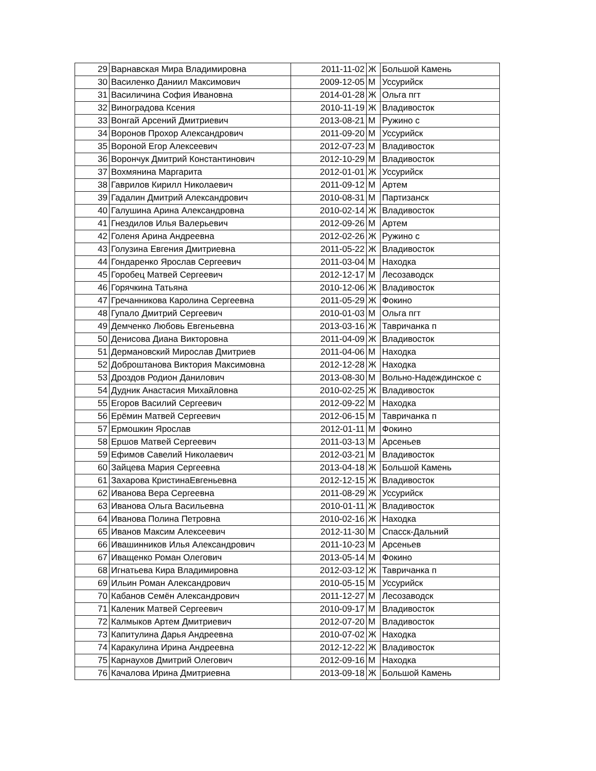| 29 | Варнавская Мира Владимировна | 2011-11-02 | Ж | Большой Камень |
| 30 | Василенко Даниил Максимович | 2009-12-05 | М | Уссурийск |
| 31 | Василичина София Ивановна | 2014-01-28 | Ж | Ольга пгт |
| 32 | Виноградова Ксения | 2010-11-19 | Ж | Владивосток |
| 33 | Вонгай Арсений Дмитриевич | 2013-08-21 | М | Ружино с |
| 34 | Воронов Прохор Александрович | 2011-09-20 | М | Уссурийск |
| 35 | Вороной Егор Алексеевич | 2012-07-23 | М | Владивосток |
| 36 | Ворончук Дмитрий Константинович | 2012-10-29 | М | Владивосток |
| 37 | Вохмянина Маргарита | 2012-01-01 | Ж | Уссурийск |
| 38 | Гаврилов Кирилл Николаевич | 2011-09-12 | М | Артем |
| 39 | Гадалин Дмитрий Александрович | 2010-08-31 | М | Партизанск |
| 40 | Галушина Арина Александровна | 2010-02-14 | Ж | Владивосток |
| 41 | Гнездилов Илья Валерьевич | 2012-09-26 | М | Артем |
| 42 | Голеня Арина Андреевна | 2012-02-26 | Ж | Ружино с |
| 43 | Голузина Евгения Дмитриевна | 2011-05-22 | Ж | Владивосток |
| 44 | Гондаренко Ярослав Сергеевич | 2011-03-04 | М | Находка |
| 45 | Горобец Матвей Сергеевич | 2012-12-17 | М | Лесозаводск |
| 46 | Горячкина Татьяна | 2010-12-06 | Ж | Владивосток |
| 47 | Гречанникова Каролина Сергеевна | 2011-05-29 | Ж | Фокино |
| 48 | Гупало Дмитрий Сергеевич | 2010-01-03 | М | Ольга пгт |
| 49 | Демченко Любовь Евгеньевна | 2013-03-16 | Ж | Тавричанка п |
| 50 | Денисова Диана Викторовна | 2011-04-09 | Ж | Владивосток |
| 51 | Дермановский Мирослав Дмитриев | 2011-04-06 | М | Находка |
| 52 | Доброштанова Виктория Максимовна | 2012-12-28 | Ж | Находка |
| 53 | Дроздов Родион Данилович | 2013-08-30 | М | Вольно-Надеждинское с |
| 54 | Дудник Анастасия Михайловна | 2010-02-25 | Ж | Владивосток |
| 55 | Егоров Василий Сергеевич | 2012-09-22 | М | Находка |
| 56 | Ерёмин Матвей Сергеевич | 2012-06-15 | М | Тавричанка п |
| 57 | Ермошкин Ярослав | 2012-01-11 | М | Фокино |
| 58 | Ершов Матвей Сергеевич | 2011-03-13 | М | Арсеньев |
| 59 | Ефимов Савелий Николаевич | 2012-03-21 | М | Владивосток |
| 60 | Зайцева Мария Сергеевна | 2013-04-18 | Ж | Большой Камень |
| 61 | Захарова КристинаЕвгеньевна | 2012-12-15 | Ж | Владивосток |
| 62 | Иванова Вера Сергеевна | 2011-08-29 | Ж | Уссурийск |
| 63 | Иванова Ольга Васильевна | 2010-01-11 | Ж | Владивосток |
| 64 | Иванова Полина Петровна | 2010-02-16 | Ж | Находка |
| 65 | Иванов Максим Алексеевич | 2012-11-30 | М | Спасск-Дальний |
| 66 | Ивашинников Илья Александрович | 2011-10-23 | М | Арсеньев |
| 67 | Иващенко Роман Олегович | 2013-05-14 | М | Фокино |
| 68 | Игнатьева Кира Владимировна | 2012-03-12 | Ж | Тавричанка п |
| 69 | Ильин Роман Александрович | 2010-05-15 | М | Уссурийск |
| 70 | Кабанов Семён Александрович | 2011-12-27 | М | Лесозаводск |
| 71 | Каленик Матвей Сергеевич | 2010-09-17 | М | Владивосток |
| 72 | Калмыков Артем Дмитриевич | 2012-07-20 | М | Владивосток |
| 73 | Капитулина Дарья Андреевна | 2010-07-02 | Ж | Находка |
| 74 | Каракулина Ирина Андреевна | 2012-12-22 | Ж | Владивосток |
| 75 | Карнаухов Дмитрий Олегович | 2012-09-16 | М | Находка |
| 76 | Качалова Ирина Дмитриевна | 2013-09-18 | Ж | Большой Камень |